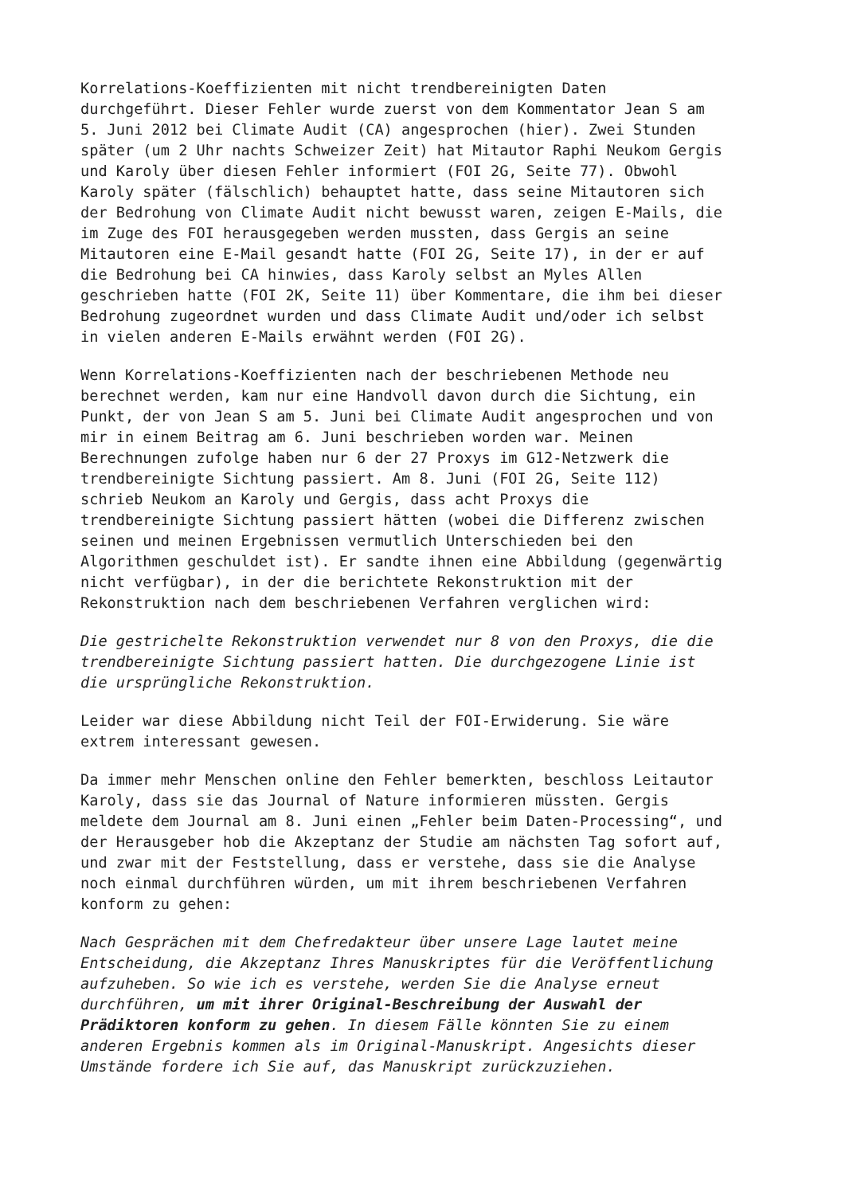Korrelations-Koeffizienten mit nicht trendbereinigten Daten durchgeführt. Dieser Fehler wurde zuerst von dem Kommentator Jean S am 5. Juni 2012 bei Climate Audit (CA) angesprochen (hier). Zwei Stunden später (um 2 Uhr nachts Schweizer Zeit) hat Mitautor Raphi Neukom Gergis und Karoly über diesen Fehler informiert (FOI 2G, Seite 77). Obwohl Karoly später (fälschlich) behauptet hatte, dass seine Mitautoren sich der Bedrohung von Climate Audit nicht bewusst waren, zeigen E-Mails, die im Zuge des FOI herausgegeben werden mussten, dass Gergis an seine Mitautoren eine E-Mail gesandt hatte (FOI 2G, Seite 17), in der er auf die Bedrohung bei CA hinwies, dass Karoly selbst an Myles Allen geschrieben hatte (FOI 2K, Seite 11) über Kommentare, die ihm bei dieser Bedrohung zugeordnet wurden und dass Climate Audit und/oder ich selbst in vielen anderen E-Mails erwähnt werden (FOI 2G).
Wenn Korrelations-Koeffizienten nach der beschriebenen Methode neu berechnet werden, kam nur eine Handvoll davon durch die Sichtung, ein Punkt, der von Jean S am 5. Juni bei Climate Audit angesprochen und von mir in einem Beitrag am 6. Juni beschrieben worden war. Meinen Berechnungen zufolge haben nur 6 der 27 Proxys im G12-Netzwerk die trendbereinigte Sichtung passiert. Am 8. Juni (FOI 2G, Seite 112) schrieb Neukom an Karoly und Gergis, dass acht Proxys die trendbereinigte Sichtung passiert hätten (wobei die Differenz zwischen seinen und meinen Ergebnissen vermutlich Unterschieden bei den Algorithmen geschuldet ist). Er sandte ihnen eine Abbildung (gegenwärtig nicht verfügbar), in der die berichtete Rekonstruktion mit der Rekonstruktion nach dem beschriebenen Verfahren verglichen wird:
Die gestrichelte Rekonstruktion verwendet nur 8 von den Proxys, die die trendbereinigte Sichtung passiert hatten. Die durchgezogene Linie ist die ursprüngliche Rekonstruktion.
Leider war diese Abbildung nicht Teil der FOI-Erwiderung. Sie wäre extrem interessant gewesen.
Da immer mehr Menschen online den Fehler bemerkten, beschloss Leitautor Karoly, dass sie das Journal of Nature informieren müssten. Gergis meldete dem Journal am 8. Juni einen „Fehler beim Daten-Processing“, und der Herausgeber hob die Akzeptanz der Studie am nächsten Tag sofort auf, und zwar mit der Feststellung, dass er verstehe, dass sie die Analyse noch einmal durchführen würden, um mit ihrem beschriebenen Verfahren konform zu gehen:
Nach Gesprächen mit dem Chefredakteur über unsere Lage lautet meine Entscheidung, die Akzeptanz Ihres Manuskriptes für die Veröffentlichung aufzuheben. So wie ich es verstehe, werden Sie die Analyse erneut durchführen, um mit ihrer Original-Beschreibung der Auswahl der Prädiktoren konform zu gehen. In diesem Fälle könnten Sie zu einem anderen Ergebnis kommen als im Original-Manuskript. Angesichts dieser Umstände fordere ich Sie auf, das Manuskript zurückzuziehen.